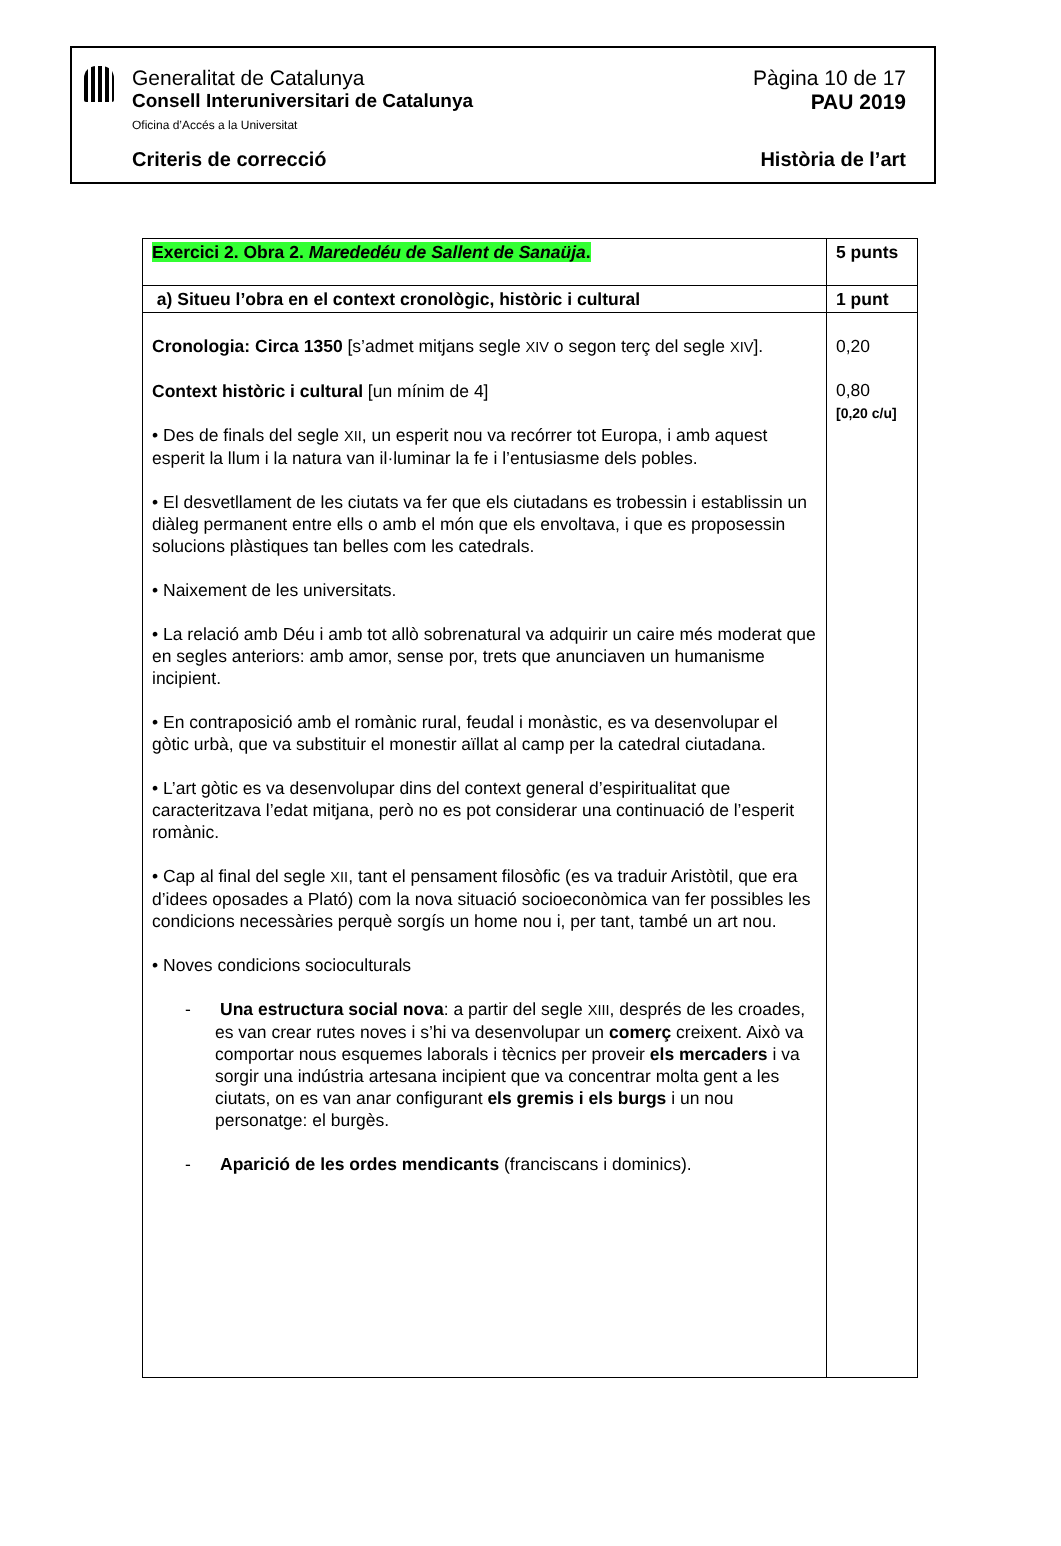Generalitat de Catalunya
Consell Interuniversitari de Catalunya
Oficina d’Accés a la Universitat
Pàgina 10 de 17
PAU 2019
Criteris de correcció Història de l’art
| Exercici 2. Obra 2. Marededéu de Sallent de Sanaüja . | 5 punts |
| a) Situeu l’obra en el context cronològic, històric i cultural | 1 punt |
| Cronologia: Circa 1350 [s’admet mitjans segle XIV o segon terç del segle XIV ]. Context històric i cultural [un mínim de 4] • Des de finals del segle XII , un esperit nou va recórrer tot Europa, i amb aquest esperit la llum i la natura van il·luminar la fe i l’entusiasme dels pobles. • El desvetllament de les ciutats va fer que els ciutadans es trobessin i establissin un diàleg permanent entre ells o amb el món que els envoltava, i que es proposessin solucions plàstiques tan belles com les catedrals. • Naixement de les universitats. • La relació amb Déu i amb tot allò sobrenatural va adquirir un caire més moderat que en segles anteriors: amb amor, sense por, trets que anunciaven un humanisme incipient. • En contraposició amb el romànic rural, feudal i monàstic, es va desenvolupar el gòtic urbà, que va substituir el monestir aïllat al camp per la catedral ciutadana. • L’art gòtic es va desenvolupar dins del context general d’espiritualitat que caracteritzava l’edat mitjana, però no es pot considerar una continuació de l’esperit romànic. • Cap al final del segle XII , tant el pensament filosòfic (es va traduir Aristòtil, que era d’idees oposades a Plató) com la nova situació socioeconòmica van fer possibles les condicions necessàries perquè sorgís un home nou i, per tant, també un art nou. • Noves condicions socioculturals - Una estructura social nova : a partir del segle XIII , després de les croades, es van crear rutes noves i s’hi va desenvolupar un comerç creixent. Això va comportar nous esquemes laborals i tècnics per proveir els mercaders i va sorgir una indústria artesana incipient que va concentrar molta gent a les ciutats, on es van anar configurant els gremis i els burgs i un nou personatge: el burgès. - Aparició de les ordes mendicants (franciscans i dominics). | 0,20 0,80 [0,20 c/u] |